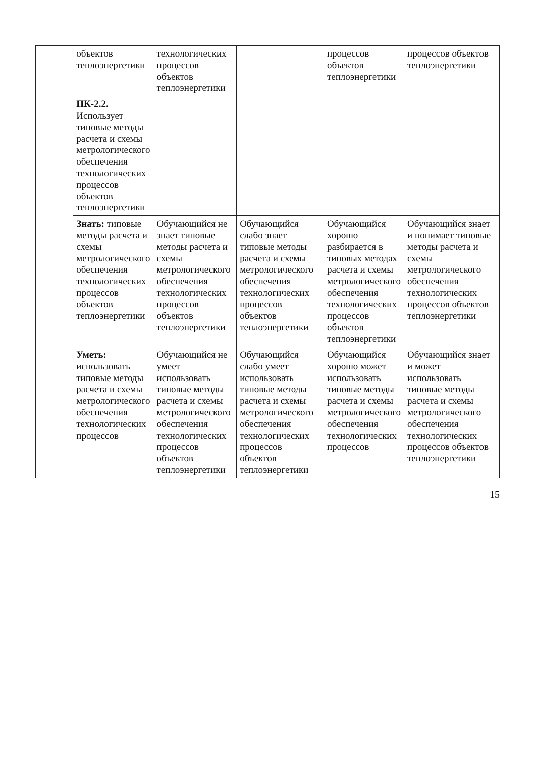| | объектов теплоэнергетики | технологических процессов объектов теплоэнергетики | | процессов объектов теплоэнергетики | процессов объектов теплоэнергетики |
| | ПК-2.2. Использует типовые методы расчета и схемы метрологического обеспечения технологических процессов объектов теплоэнергетики | | | | |
| | Знать: типовые методы расчета и схемы метрологического обеспечения технологических процессов объектов теплоэнергетики | Обучающийся не знает типовые методы расчета и схемы метрологического обеспечения технологических процессов объектов теплоэнергетики | Обучающийся слабо знает типовые методы расчета и схемы метрологического обеспечения технологических процессов объектов теплоэнергетики | Обучающийся хорошо разбирается в типовых методах расчета и схемы метрологического обеспечения технологических процессов объектов теплоэнергетики | Обучающийся знает и понимает типовые методы расчета и схемы метрологического обеспечения технологических процессов объектов теплоэнергетики |
| | Уметь: использовать типовые методы расчета и схемы метрологического обеспечения технологических процессов | Обучающийся не умеет использовать типовые методы расчета и схемы метрологического обеспечения технологических процессов объектов теплоэнергетики | Обучающийся слабо умеет использовать типовые методы расчета и схемы метрологического обеспечения технологических процессов объектов теплоэнергетики | Обучающийся хорошо может использовать типовые методы расчета и схемы метрологического обеспечения технологических процессов | Обучающийся знает и может использовать типовые методы расчета и схемы метрологического обеспечения технологических процессов объектов теплоэнергетики |
15